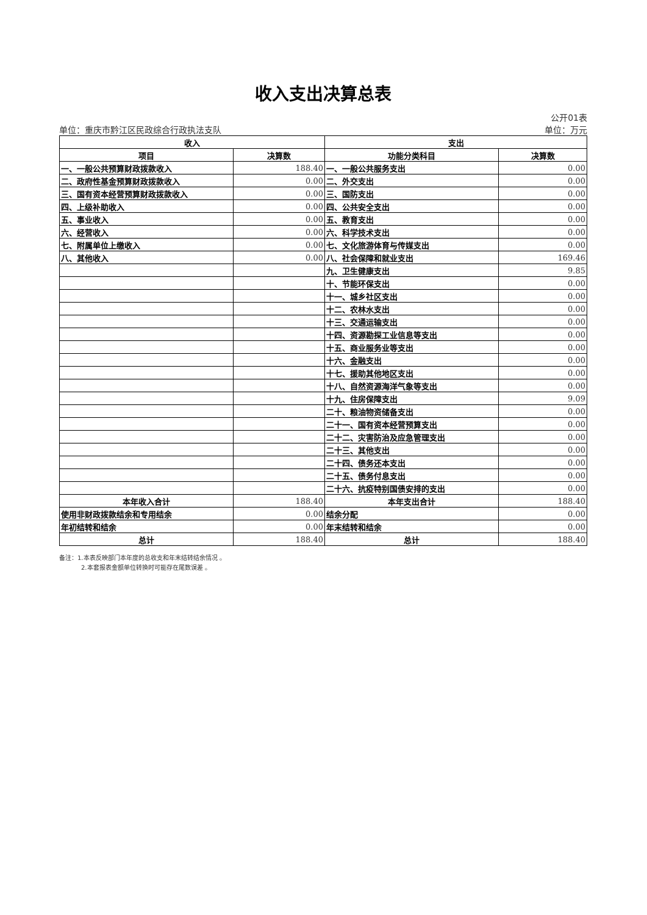收入支出决算总表
公开01表
单位：重庆市黔江区民政综合行政执法支队 单位：万元
| 收入 | | 支出 | |
| --- | --- | --- | --- |
| 项目 | 决算数 | 功能分类科目 | 决算数 |
| 一、一般公共预算财政拨款收入 | 188.40 | 一、一般公共服务支出 | 0.00 |
| 二、政府性基金预算财政拨款收入 | 0.00 | 二、外交支出 | 0.00 |
| 三、国有资本经营预算财政拨款收入 | 0.00 | 三、国防支出 | 0.00 |
| 四、上级补助收入 | 0.00 | 四、公共安全支出 | 0.00 |
| 五、事业收入 | 0.00 | 五、教育支出 | 0.00 |
| 六、经营收入 | 0.00 | 六、科学技术支出 | 0.00 |
| 七、附属单位上缴收入 | 0.00 | 七、文化旅游体育与传媒支出 | 0.00 |
| 八、其他收入 | 0.00 | 八、社会保障和就业支出 | 169.46 |
| | | 九、卫生健康支出 | 9.85 |
| | | 十、节能环保支出 | 0.00 |
| | | 十一、城乡社区支出 | 0.00 |
| | | 十二、农林水支出 | 0.00 |
| | | 十三、交通运输支出 | 0.00 |
| | | 十四、资源勘探工业信息等支出 | 0.00 |
| | | 十五、商业服务业等支出 | 0.00 |
| | | 十六、金融支出 | 0.00 |
| | | 十七、援助其他地区支出 | 0.00 |
| | | 十八、自然资源海洋气象等支出 | 0.00 |
| | | 十九、住房保障支出 | 9.09 |
| | | 二十、粮油物资储备支出 | 0.00 |
| | | 二十一、国有资本经营预算支出 | 0.00 |
| | | 二十二、灾害防治及应急管理支出 | 0.00 |
| | | 二十三、其他支出 | 0.00 |
| | | 二十四、债务还本支出 | 0.00 |
| | | 二十五、债务付息支出 | 0.00 |
| | | 二十六、抗疫特别国债安排的支出 | 0.00 |
| 本年收入合计 | 188.40 | 本年支出合计 | 188.40 |
| 使用非财政拨款结余和专用结余 | 0.00 | 结余分配 | 0.00 |
| 年初结转和结余 | 0.00 | 年末结转和结余 | 0.00 |
| 总计 | 188.40 | 总计 | 188.40 |
备注：1.本表反映部门本年度的总收支和年末结转结余情况 。
2.本套报表金额单位转换时可能存在尾数误差 。